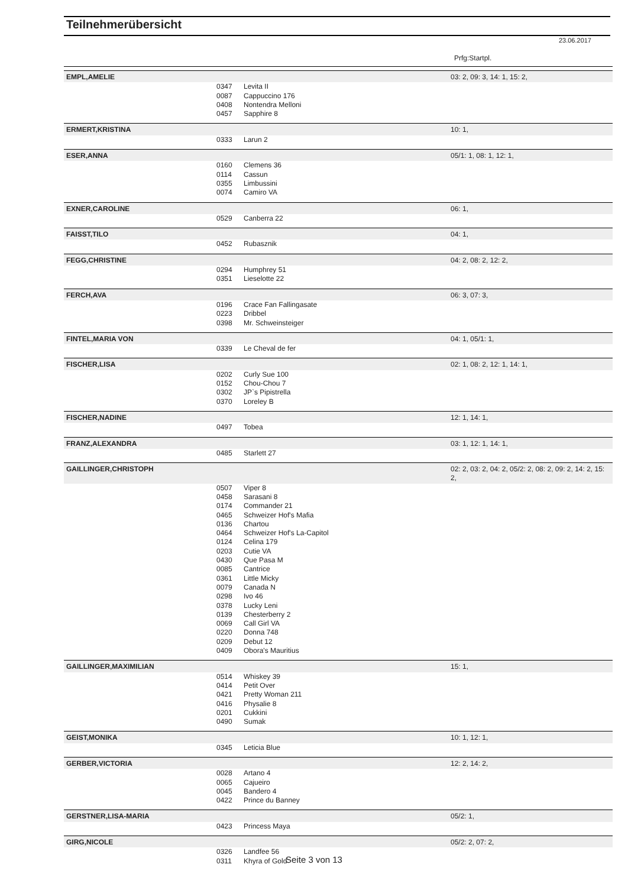Teilnehmerübersicht
23.06.2017
Prfg:Startpl.
| EMPL,AMELIE | | | 03: 2, 09: 3, 14: 1, 15: 2, |
| | 0347 | Levita II | |
| | 0087 | Cappuccino 176 | |
| | 0408 | Nontendra Melloni | |
| | 0457 | Sapphire 8 | |
| ERMERT,KRISTINA | | | 10: 1, |
| | 0333 | Larun 2 | |
| ESER,ANNA | | | 05/1: 1, 08: 1, 12: 1, |
| | 0160 | Clemens 36 | |
| | 0114 | Cassun | |
| | 0355 | Limbussini | |
| | 0074 | Camiro VA | |
| EXNER,CAROLINE | | | 06: 1, |
| | 0529 | Canberra 22 | |
| FAISST,TILO | | | 04: 1, |
| | 0452 | Rubasznik | |
| FEGG,CHRISTINE | | | 04: 2, 08: 2, 12: 2, |
| | 0294 | Humphrey 51 | |
| | 0351 | Lieselotte 22 | |
| FERCH,AVA | | | 06: 3, 07: 3, |
| | 0196 | Crace Fan Fallingasate | |
| | 0223 | Dribbel | |
| | 0398 | Mr. Schweinsteiger | |
| FINTEL,MARIA VON | | | 04: 1, 05/1: 1, |
| | 0339 | Le Cheval de fer | |
| FISCHER,LISA | | | 02: 1, 08: 2, 12: 1, 14: 1, |
| | 0202 | Curly Sue 100 | |
| | 0152 | Chou-Chou 7 | |
| | 0302 | JP`s Pipistrella | |
| | 0370 | Loreley B | |
| FISCHER,NADINE | | | 12: 1, 14: 1, |
| | 0497 | Tobea | |
| FRANZ,ALEXANDRA | | | 03: 1, 12: 1, 14: 1, |
| | 0485 | Starlett 27 | |
| GAILLINGER,CHRISTOPH | | | 02: 2, 03: 2, 04: 2, 05/2: 2, 08: 2, 09: 2, 14: 2, 15: 2, |
| | 0507 | Viper 8 | |
| | 0458 | Sarasani 8 | |
| | 0174 | Commander 21 | |
| | 0465 | Schweizer Hof's Mafia | |
| | 0136 | Chartou | |
| | 0464 | Schweizer Hof's La-Capitol | |
| | 0124 | Celina 179 | |
| | 0203 | Cutie VA | |
| | 0430 | Que Pasa M | |
| | 0085 | Cantrice | |
| | 0361 | Little Micky | |
| | 0079 | Canada N | |
| | 0298 | Ivo 46 | |
| | 0378 | Lucky Leni | |
| | 0139 | Chesterberry 2 | |
| | 0069 | Call Girl VA | |
| | 0220 | Donna 748 | |
| | 0209 | Debut 12 | |
| | 0409 | Obora's Mauritius | |
| GAILLINGER,MAXIMILIAN | | | 15: 1, |
| | 0514 | Whiskey 39 | |
| | 0414 | Petit Over | |
| | 0421 | Pretty Woman 211 | |
| | 0416 | Physalie 8 | |
| | 0201 | Cukkini | |
| | 0490 | Sumak | |
| GEIST,MONIKA | | | 10: 1, 12: 1, |
| | 0345 | Leticia Blue | |
| GERBER,VICTORIA | | | 12: 2, 14: 2, |
| | 0028 | Artano 4 | |
| | 0065 | Cajueiro | |
| | 0045 | Bandero 4 | |
| | 0422 | Prince du Banney | |
| GERSTNER,LISA-MARIA | | | 05/2: 1, |
| | 0423 | Princess Maya | |
| GIRG,NICOLE | | | 05/2: 2, 07: 2, |
| | 0326 | Landfee 56 | |
| | 0311 | Khyra of Gold | |
Seite 3 von 13